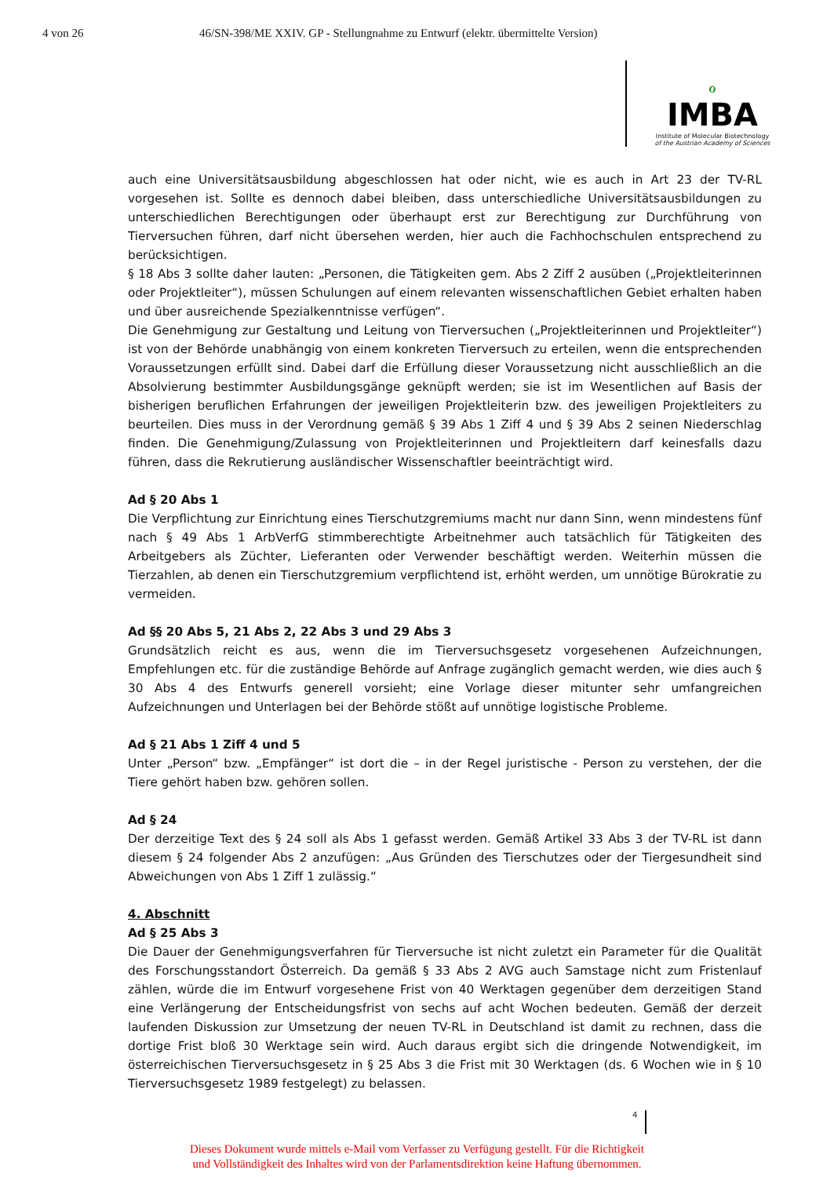4 von 26 46/SN-398/ME XXIV. GP - Stellungnahme zu Entwurf (elektr. übermittelte Version)
ℴ
IMBA
Institute of Molecular Biotechnology
of the Austrian Academy of Sciences
auch eine Universitätsausbildung abgeschlossen hat oder nicht, wie es auch in Art 23 der TV-RL vorgesehen ist. Sollte es dennoch dabei bleiben, dass unterschiedliche Universitätsausbildungen zu unterschiedlichen Berechtigungen oder überhaupt erst zur Berechtigung zur Durchführung von Tierversuchen führen, darf nicht übersehen werden, hier auch die Fachhochschulen entsprechend zu berücksichtigen.
§ 18 Abs 3 sollte daher lauten: „Personen, die Tätigkeiten gem. Abs 2 Ziff 2 ausüben („Projektleiterinnen oder Projektleiter“), müssen Schulungen auf einem relevanten wissenschaftlichen Gebiet erhalten haben und über ausreichende Spezialkenntnisse verfügen“.
Die Genehmigung zur Gestaltung und Leitung von Tierversuchen („Projektleiterinnen und Projektleiter“) ist von der Behörde unabhängig von einem konkreten Tierversuch zu erteilen, wenn die entsprechenden Voraussetzungen erfüllt sind. Dabei darf die Erfüllung dieser Voraussetzung nicht ausschließlich an die Absolvierung bestimmter Ausbildungsgänge geknüpft werden; sie ist im Wesentlichen auf Basis der bisherigen beruflichen Erfahrungen der jeweiligen Projektleiterin bzw. des jeweiligen Projektleiters zu beurteilen. Dies muss in der Verordnung gemäß § 39 Abs 1 Ziff 4 und § 39 Abs 2 seinen Niederschlag finden. Die Genehmigung/Zulassung von Projektleiterinnen und Projektleitern darf keinesfalls dazu führen, dass die Rekrutierung ausländischer Wissenschaftler beeinträchtigt wird.
Ad § 20 Abs 1
Die Verpflichtung zur Einrichtung eines Tierschutzgremiums macht nur dann Sinn, wenn mindestens fünf nach § 49 Abs 1 ArbVerfG stimmberechtigte Arbeitnehmer auch tatsächlich für Tätigkeiten des Arbeitgebers als Züchter, Lieferanten oder Verwender beschäftigt werden. Weiterhin müssen die Tierzahlen, ab denen ein Tierschutzgremium verpflichtend ist, erhöht werden, um unnötige Bürokratie zu vermeiden.
Ad §§ 20 Abs 5, 21 Abs 2, 22 Abs 3 und 29 Abs 3
Grundsätzlich reicht es aus, wenn die im Tierversuchsgesetz vorgesehenen Aufzeichnungen, Empfehlungen etc. für die zuständige Behörde auf Anfrage zugänglich gemacht werden, wie dies auch § 30 Abs 4 des Entwurfs generell vorsieht; eine Vorlage dieser mitunter sehr umfangreichen Aufzeichnungen und Unterlagen bei der Behörde stößt auf unnötige logistische Probleme.
Ad § 21 Abs 1 Ziff 4 und 5
Unter „Person“ bzw. „Empfänger“ ist dort die – in der Regel juristische - Person zu verstehen, der die Tiere gehört haben bzw. gehören sollen.
Ad § 24
Der derzeitige Text des § 24 soll als Abs 1 gefasst werden. Gemäß Artikel 33 Abs 3 der TV-RL ist dann diesem § 24 folgender Abs 2 anzufügen: „Aus Gründen des Tierschutzes oder der Tiergesundheit sind Abweichungen von Abs 1 Ziff 1 zulässig.“
4. Abschnitt
Ad § 25 Abs 3
Die Dauer der Genehmigungsverfahren für Tierversuche ist nicht zuletzt ein Parameter für die Qualität des Forschungsstandort Österreich. Da gemäß § 33 Abs 2 AVG auch Samstage nicht zum Fristenlauf zählen, würde die im Entwurf vorgesehene Frist von 40 Werktagen gegenüber dem derzeitigen Stand eine Verlängerung der Entscheidungsfrist von sechs auf acht Wochen bedeuten. Gemäß der derzeit laufenden Diskussion zur Umsetzung der neuen TV-RL in Deutschland ist damit zu rechnen, dass die dortige Frist bloß 30 Werktage sein wird. Auch daraus ergibt sich die dringende Notwendigkeit, im österreichischen Tierversuchsgesetz in § 25 Abs 3 die Frist mit 30 Werktagen (ds. 6 Wochen wie in § 10 Tierversuchsgesetz 1989 festgelegt) zu belassen.
4
Dieses Dokument wurde mittels e-Mail vom Verfasser zu Verfügung gestellt. Für die Richtigkeit
und Vollständigkeit des Inhaltes wird von der Parlamentsdirektion keine Haftung übernommen.